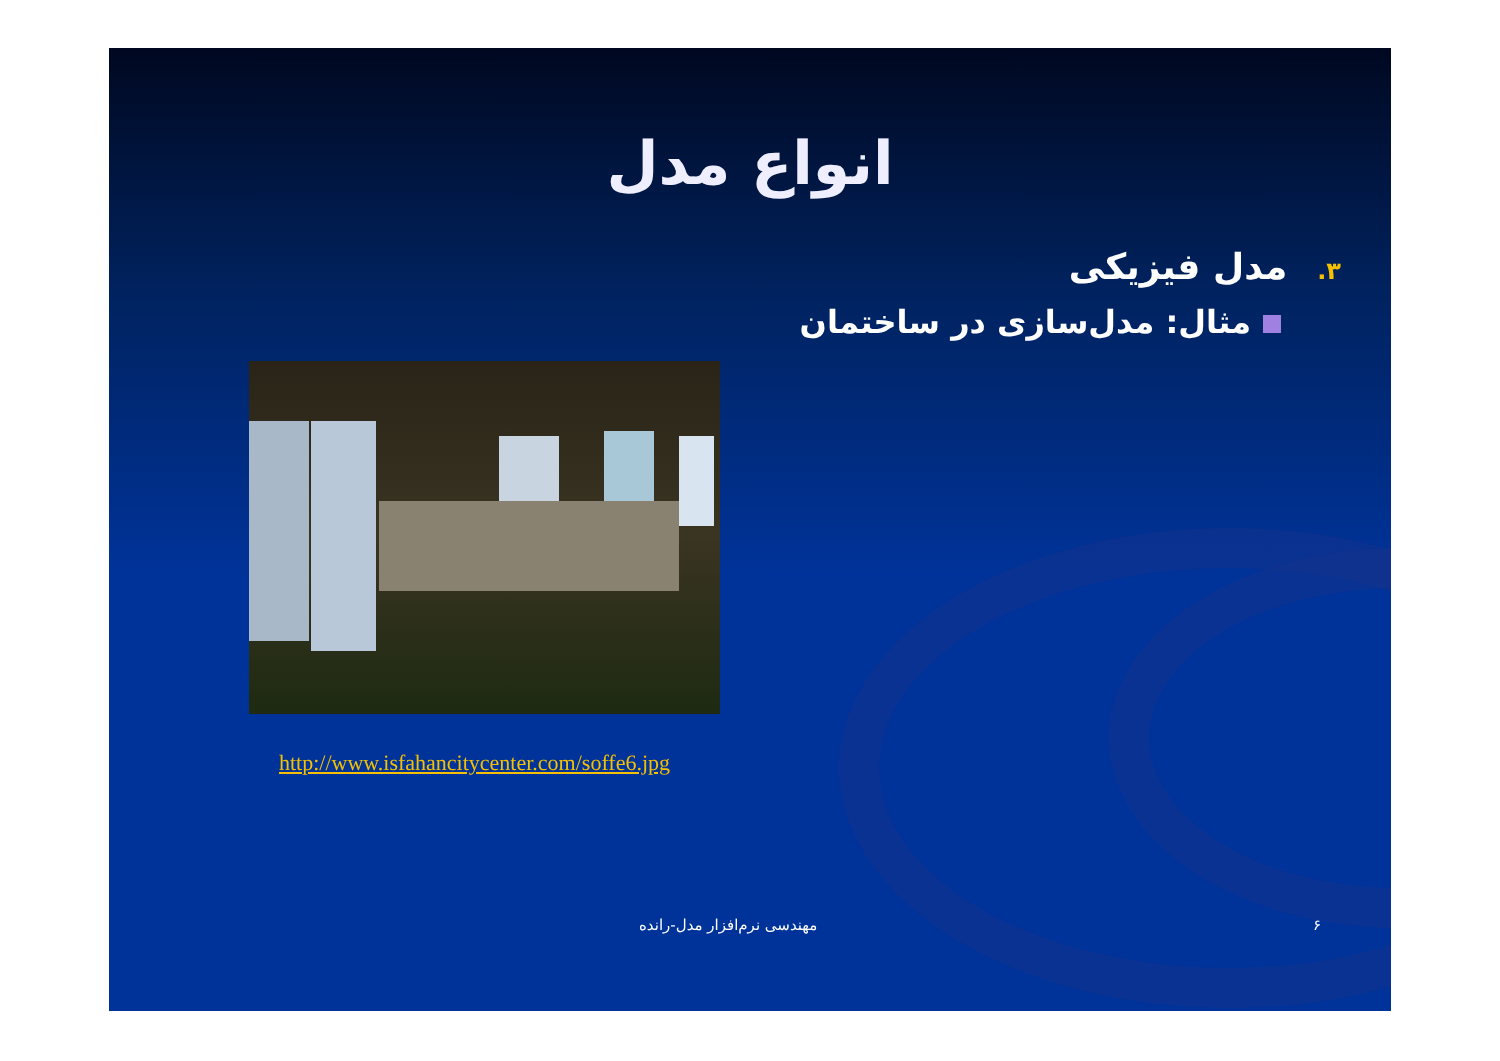انواع مدل
۳. مدل فیزیکی
مثال: مدل‌سازی در ساختمان
http://www.isfahancitycenter.com/soffe6.jpg
۶ مهندسی نرم‌افزار مدل-رانده